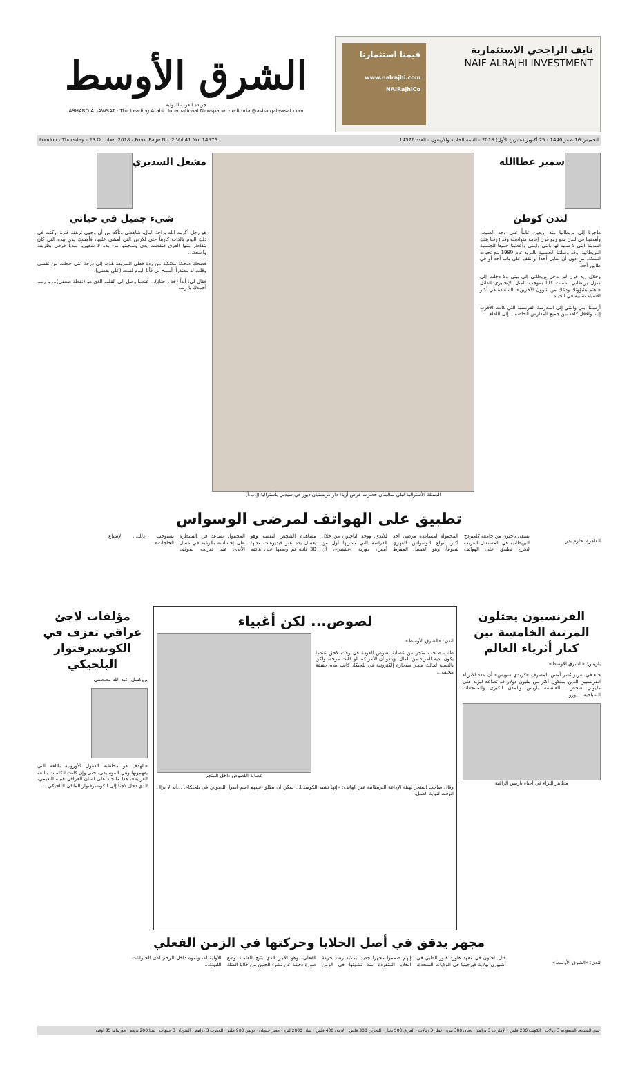نايف الراجحي الاستثمارية
NAIF ALRAJHI INVESTMENT
قيمنا استثمارنا
www.nalrajhi.com
NAIRajhiCo
الشرق الأوسط
جريدة العرب الدولية
ASHARQ AL-AWSAT · The Leading Arabic International Newspaper · editorial@asharqalawsat.com
الخميس 16 صفر 1440 - 25 أكتوبر (تشرين الأول) 2018 - السنة الحادية والأربعون - العدد 14576 London - Thursday - 25 October 2018 - Front Page No. 2 Vol 41 No. 14576
سمير عطاالله
لندن كوطن
هاجرنا إلى بريطانيا منذ أربعين عاماً على وجه الضبط. وأمضينا في لندن نحو ربع قرن إقامة متواصلة وقد رُزقنا بتلك المدينة التي لا شبيه لها بابني وابنتي وأعطينا جميعاً الجنسية البريطانية. وقد وصلتنا الجنسية بالبريد عام 1989 مع تحيات الملكة، من دون أن نقابل أحداً أو نقف على باب أحد أو في طابور أحد.
وخلال ربع قرن لم يدخل بريطاني إلى بيتي ولا دخلت إلى منزل بريطاني. عملت كلياً بموجب المثل الإنجليزي القائل «اهتم بشؤونك ودعك من شؤون الآخرين». السعادة هي أكثر الأشياء نسبية في الحياة...
أرسلنا ابني وابنتي إلى المدرسة الفرنسية التي كانت الأقرب إلينا والأقل كلفة بين جميع المدارس الخاصة... إلى اللقاء.
الممثلة الأسترالية ليلي ساليفان حضرت عرض أزياء دار كريستيان ديور في سيدني بأستراليا (إ.ب.أ)
مشعل السديري
شيء جميل في حياتي
هو رجل أكرمه الله براحة البال، شاهدني وتأكد من أن وجهي ترهقه قترة، وكنت في ذلك اليوم بالذات كارهاً حتى للأرض التي أمشي عليها، فأمسك يدي بيده التي كان يتقاطر منها العرق فنفضت يدي وسحبتها من يده لا شعورياً مبدياً قرفي بطريقة واضحة...
فضحك ضحكة ملائكية من ردة فعلي السريعة هذه، إلى درجة أنني خجلت من نفسي وقلت له معتذراً: أسمح لي فأنا اليوم لست (على بعضي).
فقال لي: أبداً (خذ راحتك)... عندما وصل إلى القلب الذي هو (نقطة ضعفي)... يا رب، أحمدك يا رب.
تطبيق على الهواتف لمرضى الوسواس
القاهرة: حازم بدر
يسعى باحثون من جامعة كامبردج البريطانية في المستقبل القريب لطرح تطبيق على الهواتف المحمولة لمساعدة مرضى أحد أكثر أنواع الوسواس القهري شيوعاً، وهو الغسيل المفرط للأيدي. ووجد الباحثون من خلال الدراسة التي نشرتها أول من أمس، دورية «نيتشر»، أن مشاهدة الشخص لنفسه وهو يغسل يده عبر فيديوهات مدتها 30 ثانية تم وضعها على هاتفه المحمول يساعد في السيطرة على إحساسه بالرغبة في غسل الأيدي عند تعرضه لموقف يستوجب ذلك... لإشباع الحاجات».
الفرنسيون يحتلون المرتبة الخامسة بين كبار أثرياء العالم
باريس: «الشرق الأوسط»
جاء في تقرير نُشر أمس، لمصرف «كريدي سويس» أن عدد الأثرياء الفرنسيين الذين يملكون أكثر من مليون دولار قد تصاعد ليزيد على مليوني شخص... العاصمة باريس والمدن الكبرى والمنتجعات السياحية... يورو.
مظاهر الثراء في أحياء باريس الراقية
لصوص... لكن أغبياء
لندن: «الشرق الأوسط»
طلب صاحب متجر من عصابة لصوص العودة في وقت لاحق عندما يكون لديه المزيد من المال. ويبدو أن الأمر كما لو كانت مزحة، ولكن بالنسبة لمالك متجر سيجارة إلكترونية في بلجيكا، كانت هذه حقيقة مخيفة...
عصابة اللصوص داخل المتجر
وقال صاحب المتجر لهيئة الإذاعة البريطانية عبر الهاتف: «إنها تشبه الكوميديا... يمكن أن يطلق عليهم اسم أسوأ اللصوص في بلجيكا». ...أنه لا يزال الوقت لنهاية العمل.
مؤلفات لاجئ عراقي تعزف في الكونسرفتوار البلجيكي
بروكسل: عبد الله مصطفى
«الهدف هو مخاطبة العقول الأوروبية باللغة التي يفهمونها وهي الموسيقى، حتى وإن كانت الكلمات باللغة العربية»، هذا ما جاء على لسان العراقي قتيبة النعيمي، الذي دخل لاجئاً إلى الكونسرفتوار الملكي البلجيكي...
مجهر يدقق في أصل الخلايا وحركتها في الزمن الفعلي
لندن: «الشرق الأوسط»
قال باحثون في معهد هاورد هيوز الطبي في أشبورن بولاية فيرجينيا في الولايات المتحدة، إنهم صمموا مجهراً جديداً يمكنه رصد حركة الخلايا المنفردة منذ نشوئها في الزمن الفعلي، وهو الأمر الذي يتيح للعلماء وضع صورة دقيقة عن نشوء الجنين من خلايا الكتلة الأولية له، ونموه داخل الرحم لدى الحيوانات اللبونة...
ثمن النسخة: السعودية 3 ريالات · الكويت 200 فلس · الإمارات 3 دراهم · عمان 300 بيزة · قطر 3 ريالات · العراق 500 دينار · البحرين 300 فلس · الأردن 400 فلس · لبنان 2000 ليرة · مصر جنيهان · تونس 900 مليم · المغرب 3 دراهم · السودان 3 جنيهات · ليبيا 200 درهم · موريتانيا 35 أوقية